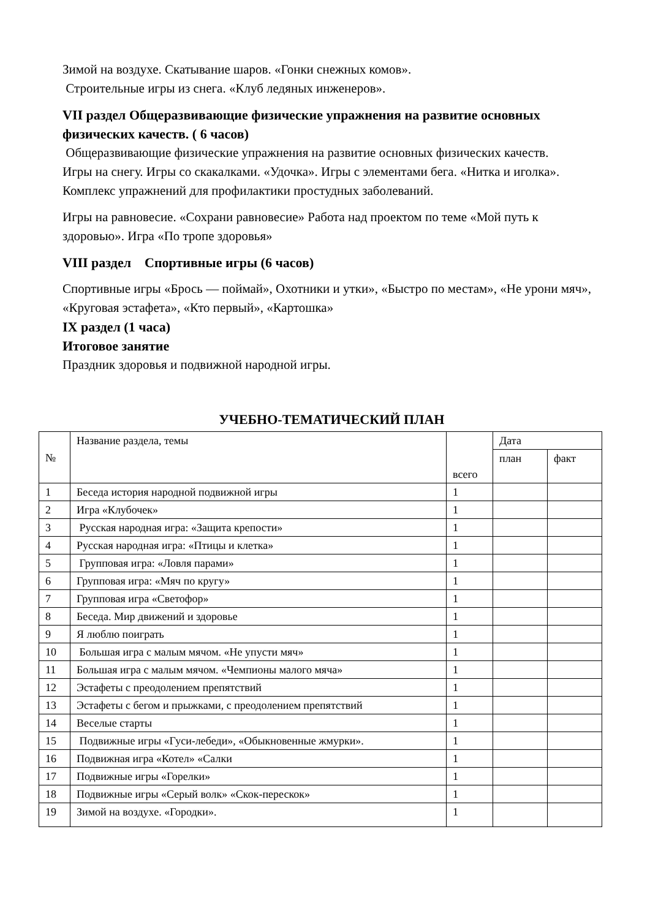Зимой на воздухе. Скатывание шаров. «Гонки снежных комов».
Строительные игры из снега. «Клуб ледяных инженеров».
VII раздел Общеразвивающие физические упражнения на развитие основных физических качеств. ( 6 часов)
Общеразвивающие физические упражнения на развитие основных физических качеств.
Игры на снегу. Игры со скакалками. «Удочка». Игры с элементами бега. «Нитка и иголка». Комплекс упражнений для профилактики простудных заболеваний.
Игры на равновесие. «Сохрани равновесие» Работа над проектом по теме «Мой путь к здоровью». Игра «По тропе здоровья»
VIII раздел Спортивные игры (6 часов)
Спортивные игры «Брось — поймай», Охотники и утки», «Быстро по местам», «Не урони мяч», «Круговая эстафета», «Кто первый», «Картошка»
IX раздел (1 часа)
Итоговое занятие
Праздник здоровья и подвижной народной игры.
УЧЕБНО-ТЕМАТИЧЕСКИЙ ПЛАН
| № | Название раздела, темы | всего | Дата | |
| --- | --- | --- | --- | --- |
| | | | план | факт |
| 1 | Беседа история народной подвижной игры | 1 | | |
| 2 | Игра «Клубочек» | 1 | | |
| 3 | Русская народная игра: «Защита крепости» | 1 | | |
| 4 | Русская народная игра: «Птицы и клетка» | 1 | | |
| 5 | Групповая игра: «Ловля парами» | 1 | | |
| 6 | Групповая игра: «Мяч по кругу» | 1 | | |
| 7 | Групповая игра «Светофор» | 1 | | |
| 8 | Беседа. Мир движений и здоровье | 1 | | |
| 9 | Я люблю поиграть | 1 | | |
| 10 | Большая игра с малым мячом. «Не упусти мяч» | 1 | | |
| 11 | Большая игра с малым мячом. «Чемпионы малого мяча» | 1 | | |
| 12 | Эстафеты с преодолением препятствий | 1 | | |
| 13 | Эстафеты с бегом и прыжками, с преодолением препятствий | 1 | | |
| 14 | Веселые старты | 1 | | |
| 15 | Подвижные игры «Гуси-лебеди», «Обыкновенные жмурки». | 1 | | |
| 16 | Подвижная игра «Котел» «Салки | 1 | | |
| 17 | Подвижные игры «Горелки» | 1 | | |
| 18 | Подвижные игры «Серый волк» «Скок-перескок» | 1 | | |
| 19 | Зимой на воздухе. «Городки». | 1 | | |